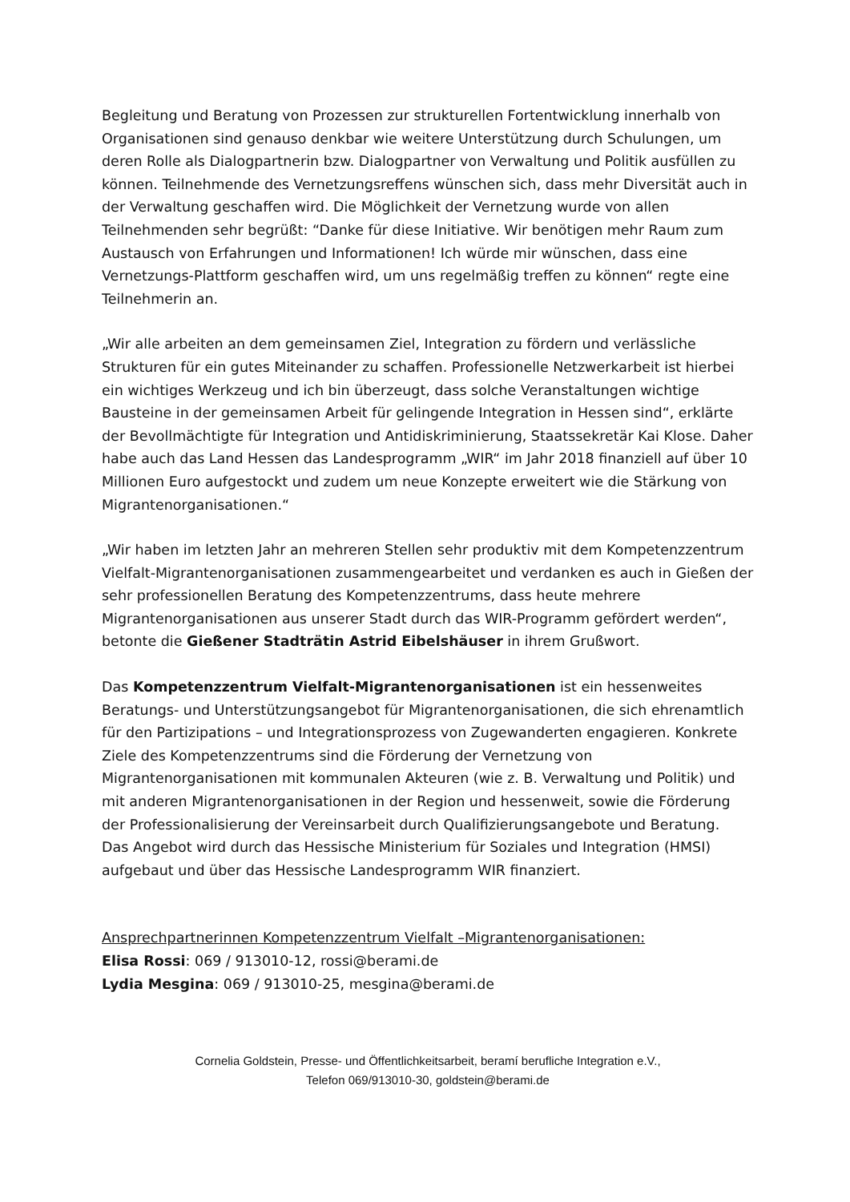Begleitung und Beratung von Prozessen zur strukturellen Fortentwicklung innerhalb von Organisationen sind genauso denkbar wie weitere Unterstützung durch Schulungen, um deren Rolle als Dialogpartnerin bzw. Dialogpartner von Verwaltung und Politik ausfüllen zu können. Teilnehmende des Vernetzungsreffens wünschen sich, dass mehr Diversität auch in der Verwaltung geschaffen wird. Die Möglichkeit der Vernetzung wurde von allen Teilnehmenden sehr begrüßt: “Danke für diese Initiative. Wir benötigen mehr Raum zum Austausch von Erfahrungen und Informationen! Ich würde mir wünschen, dass eine Vernetzungs-Plattform geschaffen wird, um uns regelmäßig treffen zu können“ regte eine Teilnehmerin an.
„Wir alle arbeiten an dem gemeinsamen Ziel, Integration zu fördern und verlässliche Strukturen für ein gutes Miteinander zu schaffen. Professionelle Netzwerkarbeit ist hierbei ein wichtiges Werkzeug und ich bin überzeugt, dass solche Veranstaltungen wichtige Bausteine in der gemeinsamen Arbeit für gelingende Integration in Hessen sind“, erklärte der Bevollmächtigte für Integration und Antidiskriminierung, Staatssekretär Kai Klose. Daher habe auch das Land Hessen das Landesprogramm „WIR“ im Jahr 2018 finanziell auf über 10 Millionen Euro aufgestockt und zudem um neue Konzepte erweitert wie die Stärkung von Migrantenorganisationen.“
„Wir haben im letzten Jahr an mehreren Stellen sehr produktiv mit dem Kompetenzzentrum Vielfalt-Migrantenorganisationen zusammengearbeitet und verdanken es auch in Gießen der sehr professionellen Beratung des Kompetenzzentrums, dass heute mehrere Migrantenorganisationen aus unserer Stadt durch das WIR-Programm gefördert werden“, betonte die Gießener Stadträtin Astrid Eibelshäuser in ihrem Grußwort.
Das Kompetenzzentrum Vielfalt-Migrantenorganisationen ist ein hessenweites Beratungs- und Unterstützungsangebot für Migrantenorganisationen, die sich ehrenamtlich für den Partizipations – und Integrationsprozess von Zugewanderten engagieren. Konkrete Ziele des Kompetenzzentrums sind die Förderung der Vernetzung von Migrantenorganisationen mit kommunalen Akteuren (wie z. B. Verwaltung und Politik) und mit anderen Migrantenorganisationen in der Region und hessenweit, sowie die Förderung der Professionalisierung der Vereinsarbeit durch Qualifizierungsangebote und Beratung.
Das Angebot wird durch das Hessische Ministerium für Soziales und Integration (HMSI) aufgebaut und über das Hessische Landesprogramm WIR finanziert.
Ansprechpartnerinnen Kompetenzzentrum Vielfalt –Migrantenorganisationen:
Elisa Rossi: 069 / 913010-12, rossi@berami.de
Lydia Mesgina: 069 / 913010-25, mesgina@berami.de
Cornelia Goldstein, Presse- und Öffentlichkeitsarbeit, beramí berufliche Integration e.V.,
Telefon 069/913010-30, goldstein@berami.de